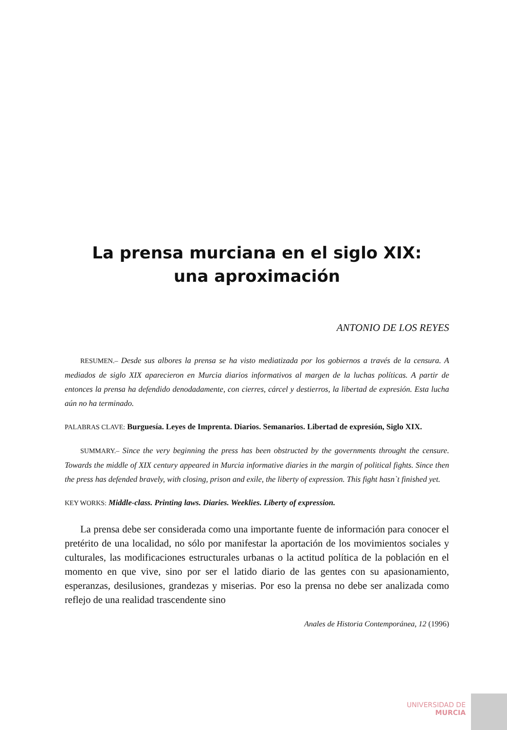La prensa murciana en el siglo XIX:
una aproximación
ANTONIO DE LOS REYES
RESUMEN.– Desde sus albores la prensa se ha visto mediatizada por los gobiernos a través de la censura. A mediados de siglo XIX aparecieron en Murcia diarios informativos al margen de la luchas políticas. A partir de entonces la prensa ha defendido denodadamente, con cierres, cárcel y destierros, la libertad de expresión. Esta lucha aún no ha terminado.
PALABRAS CLAVE: Burguesía. Leyes de Imprenta. Diarios. Semanarios. Libertad de expresión, Siglo XIX.
SUMMARY.– Since the very beginning the press has been obstructed by the governments throught the censure. Towards the middle of XIX century appeared in Murcia informative diaries in the margin of political fights. Since then the press has defended bravely, with closing, prison and exile, the liberty of expression. This fight hasn`t finished yet.
KEY WORKS: Middle-class. Printing laws. Diaries. Weeklies. Liberty of expression.
La prensa debe ser considerada como una importante fuente de información para conocer el pretérito de una localidad, no sólo por manifestar la aportación de los movimientos sociales y culturales, las modificaciones estructurales urbanas o la actitud política de la población en el momento en que vive, sino por ser el latido diario de las gentes con su apasionamiento, esperanzas, desilusiones, grandezas y miserias. Por eso la prensa no debe ser analizada como reflejo de una realidad trascendente sino
Anales de Historia Contemporánea, 12 (1996)
UNIVERSIDAD DE
MURCIA